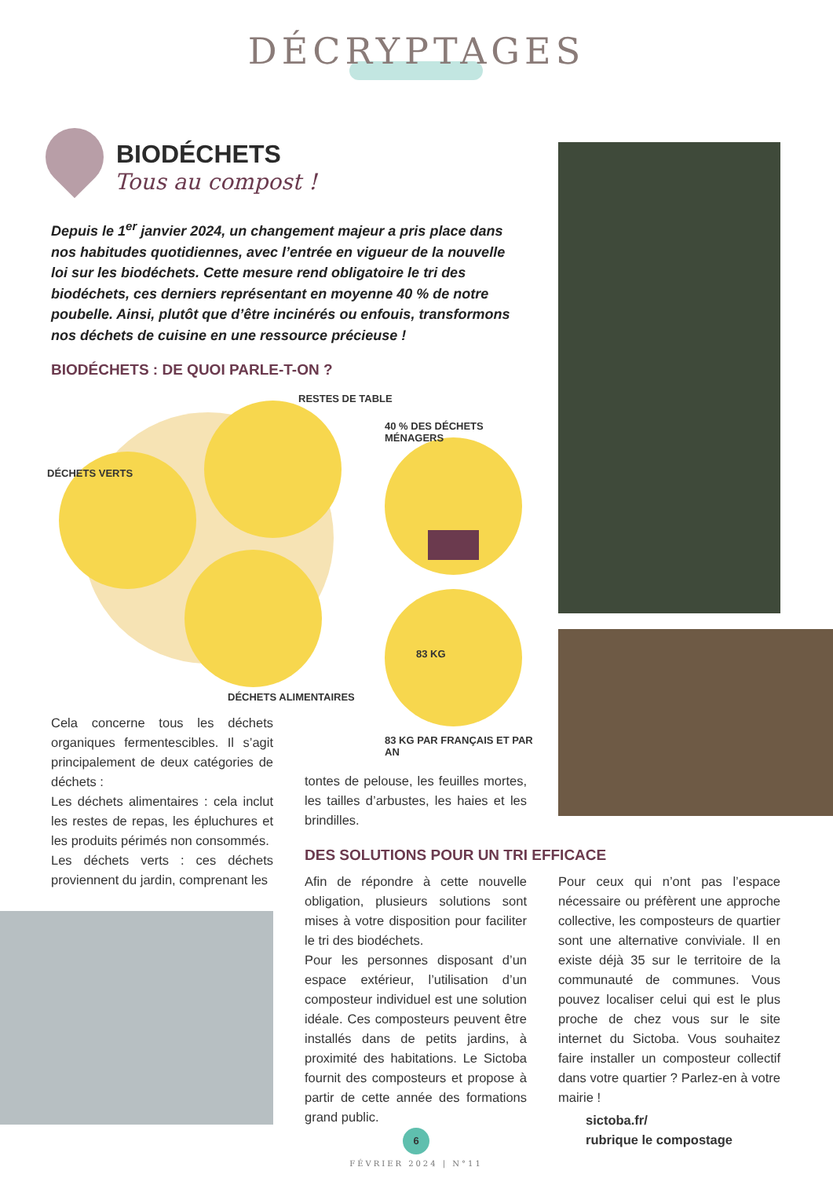DÉCRYPTAGES
BIODÉCHETS
Tous au compost !
Depuis le 1<sup>er</sup> janvier 2024, un changement majeur a pris place dans nos habitudes quotidiennes, avec l’entrée en vigueur de la nouvelle loi sur les biodéchets. Cette mesure rend obligatoire le tri des biodéchets, ces derniers représentant en moyenne 40 % de notre poubelle. Ainsi, plutôt que d’être incinérés ou enfouis, transformons nos déchets de cuisine en une ressource précieuse !
BIODÉCHETS : DE QUOI PARLE-T-ON ?
DÉCHETS VERTS
RESTES DE TABLE
40 % DES DÉCHETS MÉNAGERS
83 KG
DÉCHETS ALIMENTAIRES
83 KG PAR FRANÇAIS ET PAR AN
Cela concerne tous les déchets organiques fermentescibles. Il s’agit principalement de deux catégories de déchets :
Les déchets alimentaires : cela inclut les restes de repas, les épluchures et les produits périmés non consommés.
Les déchets verts : ces déchets proviennent du jardin, comprenant les
tontes de pelouse, les feuilles mortes, les tailles d’arbustes, les haies et les brindilles.
DES SOLUTIONS POUR UN TRI EFFICACE
Afin de répondre à cette nouvelle obligation, plusieurs solutions sont mises à votre disposition pour faciliter le tri des biodéchets.
Pour les personnes disposant d’un espace extérieur, l’utilisation d’un composteur individuel est une solution idéale. Ces composteurs peuvent être installés dans de petits jardins, à proximité des habitations. Le Sictoba fournit des composteurs et propose à partir de cette année des formations grand public.
Pour ceux qui n’ont pas l’espace nécessaire ou préfèrent une approche collective, les composteurs de quartier sont une alternative conviviale. Il en existe déjà 35 sur le territoire de la communauté de communes. Vous pouvez localiser celui qui est le plus proche de chez vous sur le site internet du Sictoba. Vous souhaitez faire installer un composteur collectif dans votre quartier ? Parlez-en à votre mairie !
sictoba.fr/
rubrique le compostage
6
FÉVRIER 2024 | N°11